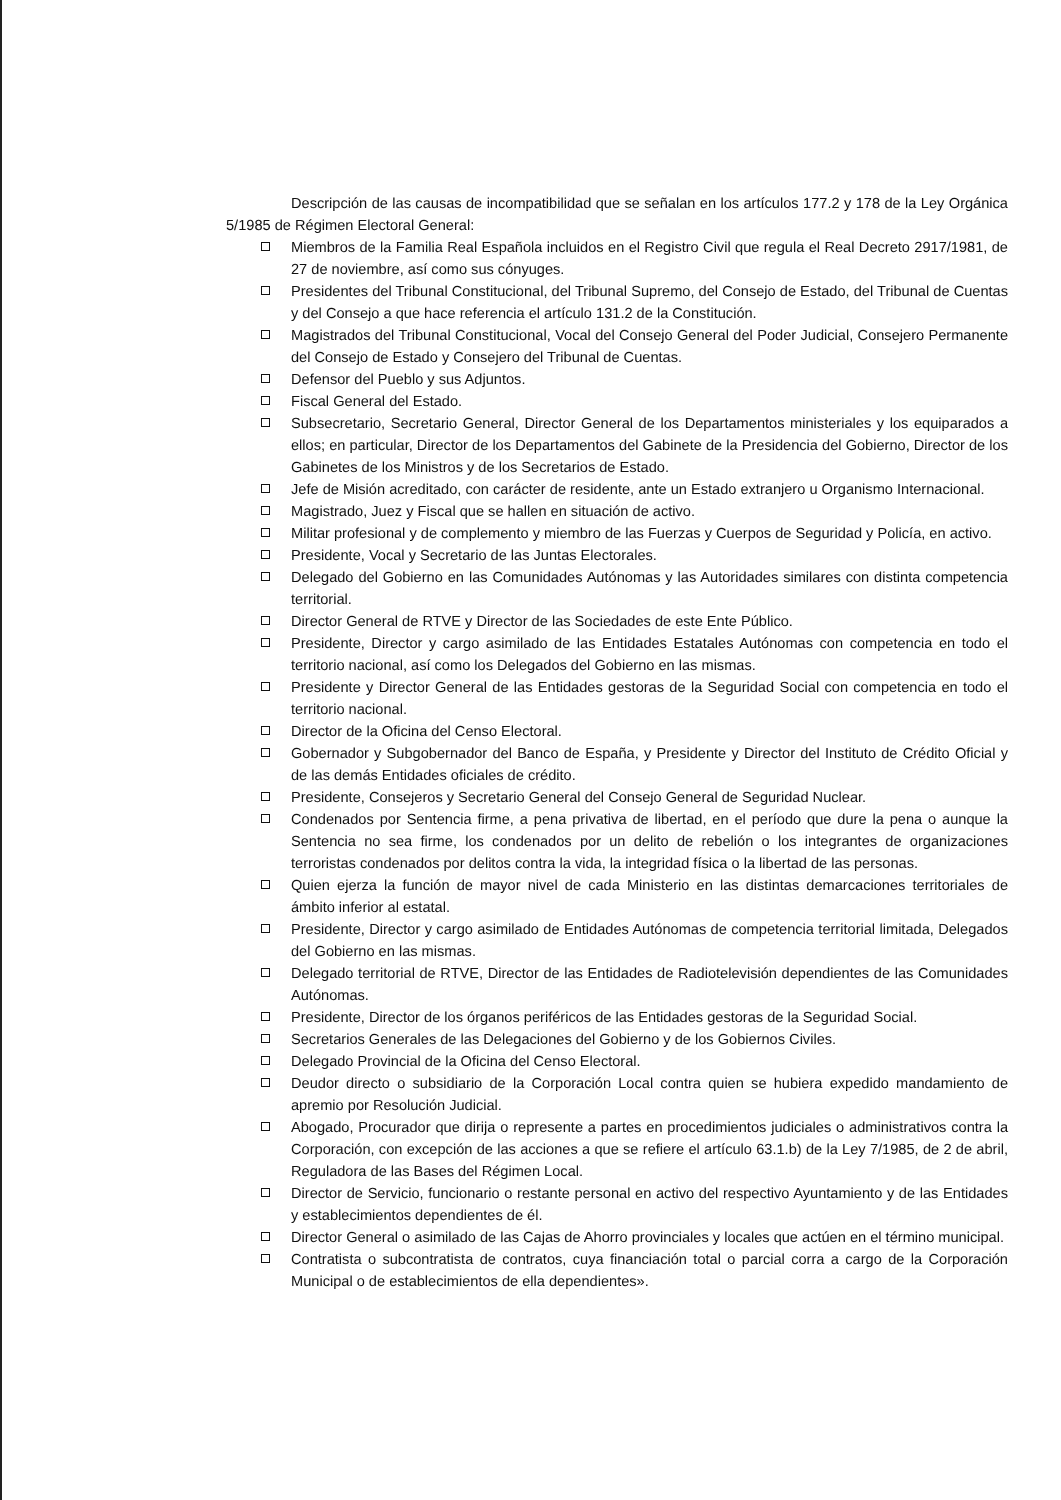Descripción de las causas de incompatibilidad que se señalan en los artículos 177.2 y 178 de la Ley Orgánica 5/1985 de Régimen Electoral General:
Miembros de la Familia Real Española incluidos en el Registro Civil que regula el Real Decreto 2917/1981, de 27 de noviembre, así como sus cónyuges.
Presidentes del Tribunal Constitucional, del Tribunal Supremo, del Consejo de Estado, del Tribunal de Cuentas y del Consejo a que hace referencia el artículo 131.2 de la Constitución.
Magistrados del Tribunal Constitucional, Vocal del Consejo General del Poder Judicial, Consejero Permanente del Consejo de Estado y Consejero del Tribunal de Cuentas.
Defensor del Pueblo y sus Adjuntos.
Fiscal General del Estado.
Subsecretario, Secretario General, Director General de los Departamentos ministeriales y los equiparados a ellos; en particular, Director de los Departamentos del Gabinete de la Presidencia del Gobierno, Director de los Gabinetes de los Ministros y de los Secretarios de Estado.
Jefe de Misión acreditado, con carácter de residente, ante un Estado extranjero u Organismo Internacional.
Magistrado, Juez y Fiscal que se hallen en situación de activo.
Militar profesional y de complemento y miembro de las Fuerzas y Cuerpos de Seguridad y Policía, en activo.
Presidente, Vocal y Secretario de las Juntas Electorales.
Delegado del Gobierno en las Comunidades Autónomas y las Autoridades similares con distinta competencia territorial.
Director General de RTVE y Director de las Sociedades de este Ente Público.
Presidente, Director y cargo asimilado de las Entidades Estatales Autónomas con competencia en todo el territorio nacional, así como los Delegados del Gobierno en las mismas.
Presidente y Director General de las Entidades gestoras de la Seguridad Social con competencia en todo el territorio nacional.
Director de la Oficina del Censo Electoral.
Gobernador y Subgobernador del Banco de España, y Presidente y Director del Instituto de Crédito Oficial y de las demás Entidades oficiales de crédito.
Presidente, Consejeros y Secretario General del Consejo General de Seguridad Nuclear.
Condenados por Sentencia firme, a pena privativa de libertad, en el período que dure la pena o aunque la Sentencia no sea firme, los condenados por un delito de rebelión o los integrantes de organizaciones terroristas condenados por delitos contra la vida, la integridad física o la libertad de las personas.
Quien ejerza la función de mayor nivel de cada Ministerio en las distintas demarcaciones territoriales de ámbito inferior al estatal.
Presidente, Director y cargo asimilado de Entidades Autónomas de competencia territorial limitada, Delegados del Gobierno en las mismas.
Delegado territorial de RTVE, Director de las Entidades de Radiotelevisión dependientes de las Comunidades Autónomas.
Presidente, Director de los órganos periféricos de las Entidades gestoras de la Seguridad Social.
Secretarios Generales de las Delegaciones del Gobierno y de los Gobiernos Civiles.
Delegado Provincial de la Oficina del Censo Electoral.
Deudor directo o subsidiario de la Corporación Local contra quien se hubiera expedido mandamiento de apremio por Resolución Judicial.
Abogado, Procurador que dirija o represente a partes en procedimientos judiciales o administrativos contra la Corporación, con excepción de las acciones a que se refiere el artículo 63.1.b) de la Ley 7/1985, de 2 de abril, Reguladora de las Bases del Régimen Local.
Director de Servicio, funcionario o restante personal en activo del respectivo Ayuntamiento y de las Entidades y establecimientos dependientes de él.
Director General o asimilado de las Cajas de Ahorro provinciales y locales que actúen en el término municipal.
Contratista o subcontratista de contratos, cuya financiación total o parcial corra a cargo de la Corporación Municipal o de establecimientos de ella dependientes».